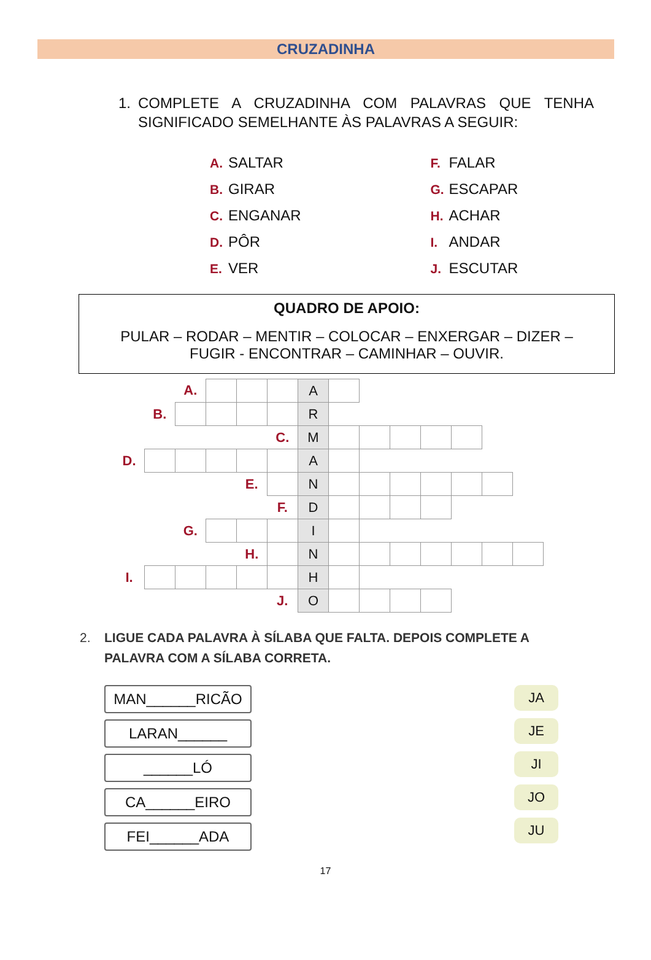CRUZADINHA
1. COMPLETE A CRUZADINHA COM PALAVRAS QUE TENHA SIGNIFICADO SEMELHANTE ÀS PALAVRAS A SEGUIR:
A. SALTAR
B. GIRAR
C. ENGANAR
D. PÔR
E. VER
F. FALAR
G. ESCAPAR
H. ACHAR
I. ANDAR
J. ESCUTAR
QUADRO DE APOIO:
PULAR – RODAR – MENTIR – COLOCAR – ENXERGAR – DIZER –
FUGIR - ENCONTRAR – CAMINHAR – OUVIR.
| | | A. | | | | A | | | | | | | |
| | B. | | | | | R | | | | | | | |
| | | | | | C. | M | | | | | | | |
| D. | | | | | | A | | | | | | | |
| | | | | E. | | N | | | | | | | |
| | | | | | F. | D | | | | | | | |
| | | G. | | | | I | | | | | | | |
| | | | | H. | | N | | | | | | | |
| I. | | | | | | H | | | | | | | |
| | | | | | J. | O | | | | | | | |
2. LIGUE CADA PALAVRA À SÍLABA QUE FALTA. DEPOIS COMPLETE A PALAVRA COM A SÍLABA CORRETA.
MAN______RICÃO
LARAN______
______LÓ
CA______EIRO
FEI______ADA
JA
JE
JI
JO
JU
17